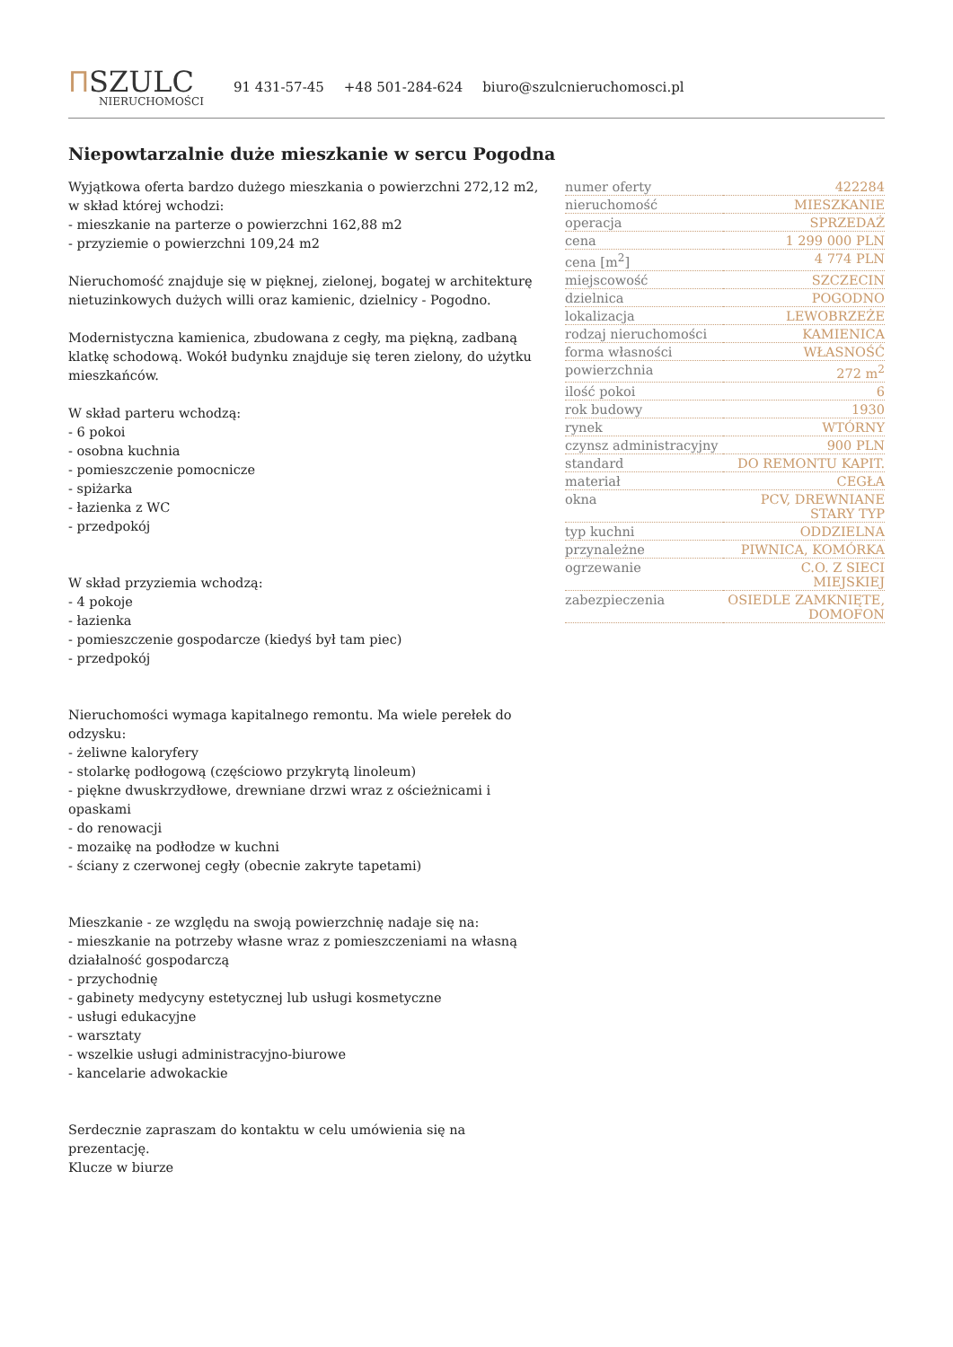ⲠSZULC
NIERUCHOMOŚCI
91 431-57-45 +48 501-284-624 biuro@szulcnieruchomosci.pl
Niepowtarzalnie duże mieszkanie w sercu Pogodna
Wyjątkowa oferta bardzo dużego mieszkania o powierzchni 272,12 m2, w skład której wchodzi:
- mieszkanie na parterze o powierzchni 162,88 m2
- przyziemie o powierzchni 109,24 m2
Nieruchomość znajduje się w pięknej, zielonej, bogatej w architekturę nietuzinkowych dużych willi oraz kamienic, dzielnicy - Pogodno.
Modernistyczna kamienica, zbudowana z cegły, ma piękną, zadbaną klatkę schodową. Wokół budynku znajduje się teren zielony, do użytku mieszkańców.
W skład parteru wchodzą:
- 6 pokoi
- osobna kuchnia
- pomieszczenie pomocnicze
- spiżarka
- łazienka z WC
- przedpokój
W skład przyziemia wchodzą:
- 4 pokoje
- łazienka
- pomieszczenie gospodarcze (kiedyś był tam piec)
- przedpokój
Nieruchomości wymaga kapitalnego remontu. Ma wiele perełek do odzysku:
- żeliwne kaloryfery
- stolarkę podłogową (częściowo przykrytą linoleum)
- piękne dwuskrzydłowe, drewniane drzwi wraz z ościeżnicami i opaskami
- do renowacji
- mozaikę na podłodze w kuchni
- ściany z czerwonej cegły (obecnie zakryte tapetami)
Mieszkanie - ze względu na swoją powierzchnię nadaje się na:
- mieszkanie na potrzeby własne wraz z pomieszczeniami na własną działalność gospodarczą
- przychodnię
- gabinety medycyny estetycznej lub usługi kosmetyczne
- usługi edukacyjne
- warsztaty
- wszelkie usługi administracyjno-biurowe
- kancelarie adwokackie
Serdecznie zapraszam do kontaktu w celu umówienia się na prezentację.
Klucze w biurze
| numer oferty | 422284 |
| nieruchomość | MIESZKANIE |
| operacja | SPRZEDAŻ |
| cena | 1 299 000 PLN |
| cena [m<sup>2</sup>] | 4 774 PLN |
| miejscowość | SZCZECIN |
| dzielnica | POGODNO |
| lokalizacja | LEWOBRZEŻE |
| rodzaj nieruchomości | KAMIENICA |
| forma własności | WŁASNOŚĆ |
| powierzchnia | 272 m<sup>2</sup> |
| ilość pokoi | 6 |
| rok budowy | 1930 |
| rynek | WTÓRNY |
| czynsz administracyjny | 900 PLN |
| standard | DO REMONTU KAPIT. |
| materiał | CEGŁA |
| okna | PCV, DREWNIANE STARY TYP |
| typ kuchni | ODDZIELNA |
| przynależne | PIWNICA, KOMÓRKA |
| ogrzewanie | C.O. Z SIECI MIEJSKIEJ |
| zabezpieczenia | OSIEDLE ZAMKNIĘTE, DOMOFON |